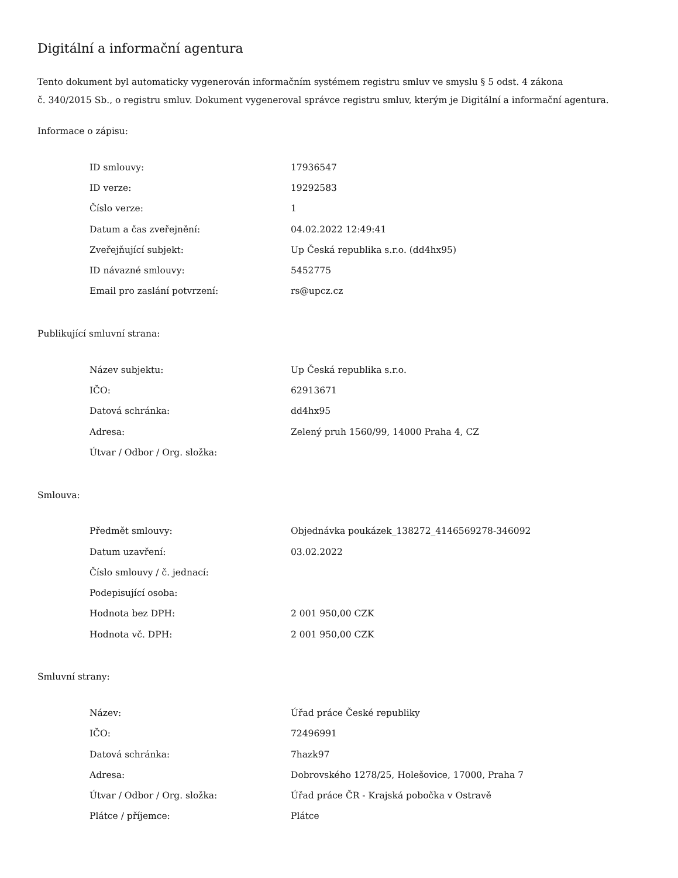Digitální a informační agentura
Tento dokument byl automaticky vygenerován informačním systémem registru smluv ve smyslu § 5 odst. 4 zákona
č. 340/2015 Sb., o registru smluv. Dokument vygeneroval správce registru smluv, kterým je Digitální a informační agentura.
Informace o zápisu:
| ID smlouvy: | 17936547 |
| ID verze: | 19292583 |
| Číslo verze: | 1 |
| Datum a čas zveřejnění: | 04.02.2022 12:49:41 |
| Zveřejňující subjekt: | Up Česká republika s.r.o. (dd4hx95) |
| ID návazné smlouvy: | 5452775 |
| Email pro zaslání potvrzení: | rs@upcz.cz |
Publikující smluvní strana:
| Název subjektu: | Up Česká republika s.r.o. |
| IČO: | 62913671 |
| Datová schránka: | dd4hx95 |
| Adresa: | Zelený pruh 1560/99, 14000 Praha 4, CZ |
| Útvar / Odbor / Org. složka: | |
Smlouva:
| Předmět smlouvy: | Objednávka poukázek_138272_4146569278-346092 |
| Datum uzavření: | 03.02.2022 |
| Číslo smlouvy / č. jednací: | |
| Podepisující osoba: | |
| Hodnota bez DPH: | 2 001 950,00 CZK |
| Hodnota vč. DPH: | 2 001 950,00 CZK |
Smluvní strany:
| Název: | Úřad práce České republiky |
| IČO: | 72496991 |
| Datová schránka: | 7hazk97 |
| Adresa: | Dobrovského 1278/25, Holešovice, 17000, Praha 7 |
| Útvar / Odbor / Org. složka: | Úřad práce ČR - Krajská pobočka v Ostravě |
| Plátce / příjemce: | Plátce |